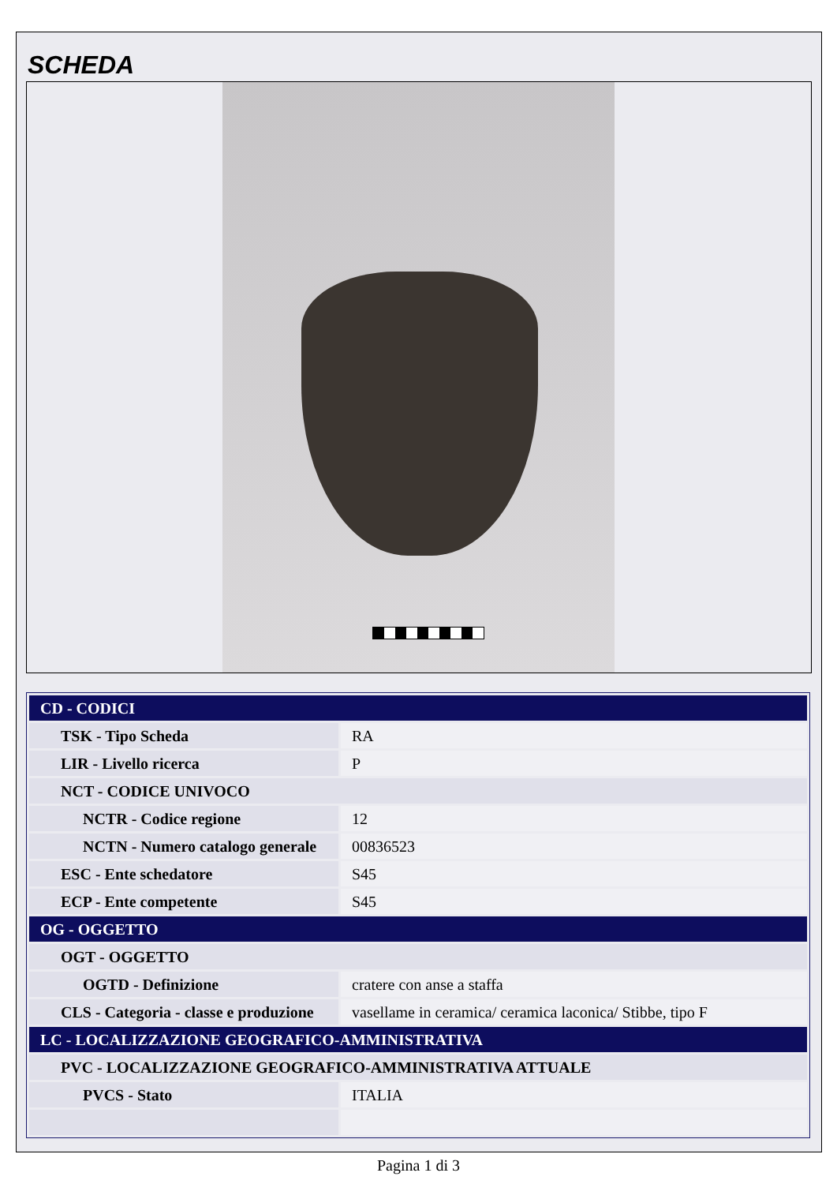SCHEDA
| CD - CODICI | |
| TSK - Tipo Scheda | RA |
| LIR - Livello ricerca | P |
| NCT - CODICE UNIVOCO | |
| NCTR - Codice regione | 12 |
| NCTN - Numero catalogo generale | 00836523 |
| ESC - Ente schedatore | S45 |
| ECP - Ente competente | S45 |
| OG - OGGETTO | |
| OGT - OGGETTO | |
| OGTD - Definizione | cratere con anse a staffa |
| CLS - Categoria - classe e produzione | vasellame in ceramica/ ceramica laconica/ Stibbe, tipo F |
| LC - LOCALIZZAZIONE GEOGRAFICO-AMMINISTRATIVA | |
| PVC - LOCALIZZAZIONE GEOGRAFICO-AMMINISTRATIVA ATTUALE | |
| PVCS - Stato | ITALIA |
Pagina 1 di 3